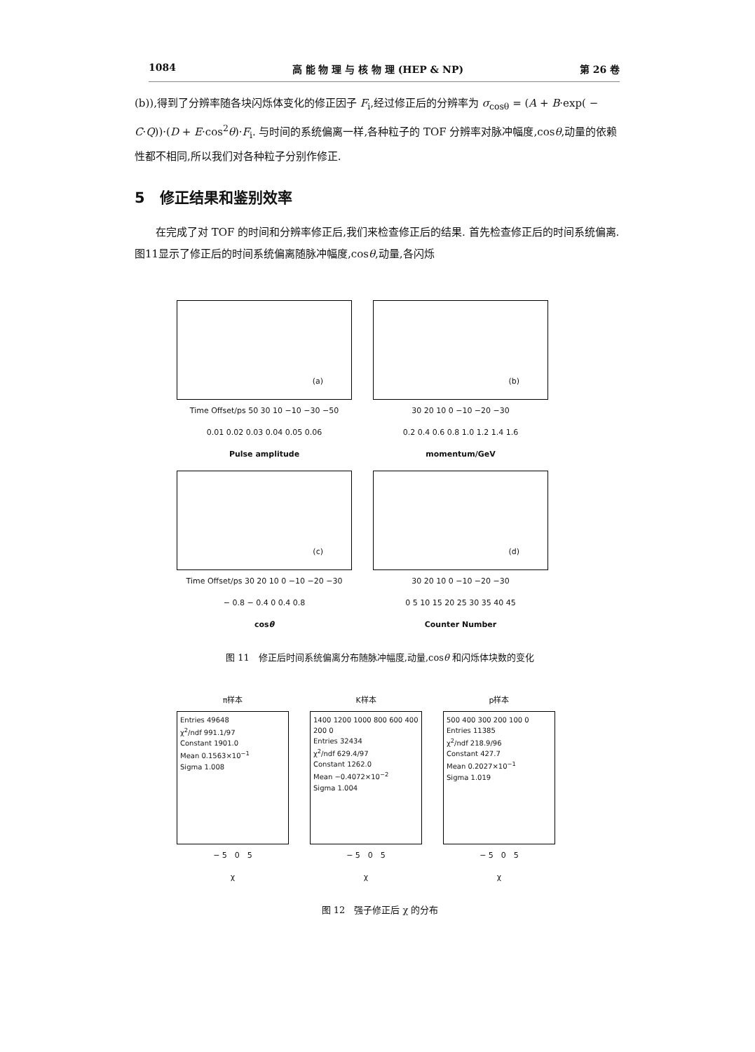1084 高 能 物 理 与 核 物 理 (HEP & NP) 第 26 卷
(b)),得到了分辨率随各块闪烁体变化的修正因子 F<sub>i</sub>,经过修正后的分辨率为 σ<sub>cosθ</sub> = (A + B·exp( − C·Q))·(D + E·cos<sup>2</sup>θ)·F<sub>i</sub>. 与时间的系统偏离一样,各种粒子的 TOF 分辨率对脉冲幅度,cosθ,动量的依赖性都不相同,所以我们对各种粒子分别作修正.
5　修正结果和鉴别效率
在完成了对 TOF 的时间和分辨率修正后,我们来检查修正后的结果. 首先检查修正后的时间系统偏离. 图11显示了修正后的时间系统偏离随脉冲幅度,cosθ,动量,各闪烁
(a)
Time Offset/ps 50 30 10 −10 −30 −50
0.01 0.02 0.03 0.04 0.05 0.06
Pulse amplitude
(b)
30 20 10 0 −10 −20 −30
0.2 0.4 0.6 0.8 1.0 1.2 1.4 1.6
momentum/GeV
(c)
Time Offset/ps 30 20 10 0 −10 −20 −30
− 0.8 − 0.4 0 0.4 0.8
cosθ
(d)
30 20 10 0 −10 −20 −30
0 5 10 15 20 25 30 35 40 45
Counter Number
图 11　修正后时间系统偏离分布随脉冲幅度,动量,cosθ 和闪烁体块数的变化
π样本
Entries 49648
χ<sup>2</sup>/ndf 991.1/97
Constant 1901.0
Mean 0.1563×10<sup>−1</sup>
Sigma 1.008
− 5　0　5
χ
K样本
1400 1200 1000 800 600 400 200 0
Entries 32434
χ<sup>2</sup>/ndf 629.4/97
Constant 1262.0
Mean −0.4072×10<sup>−2</sup>
Sigma 1.004
− 5　0　5
χ
p样本
500 400 300 200 100 0
Entries 11385
χ<sup>2</sup>/ndf 218.9/96
Constant 427.7
Mean 0.2027×10<sup>−1</sup>
Sigma 1.019
− 5　0　5
χ
图 12　强子修正后 χ 的分布